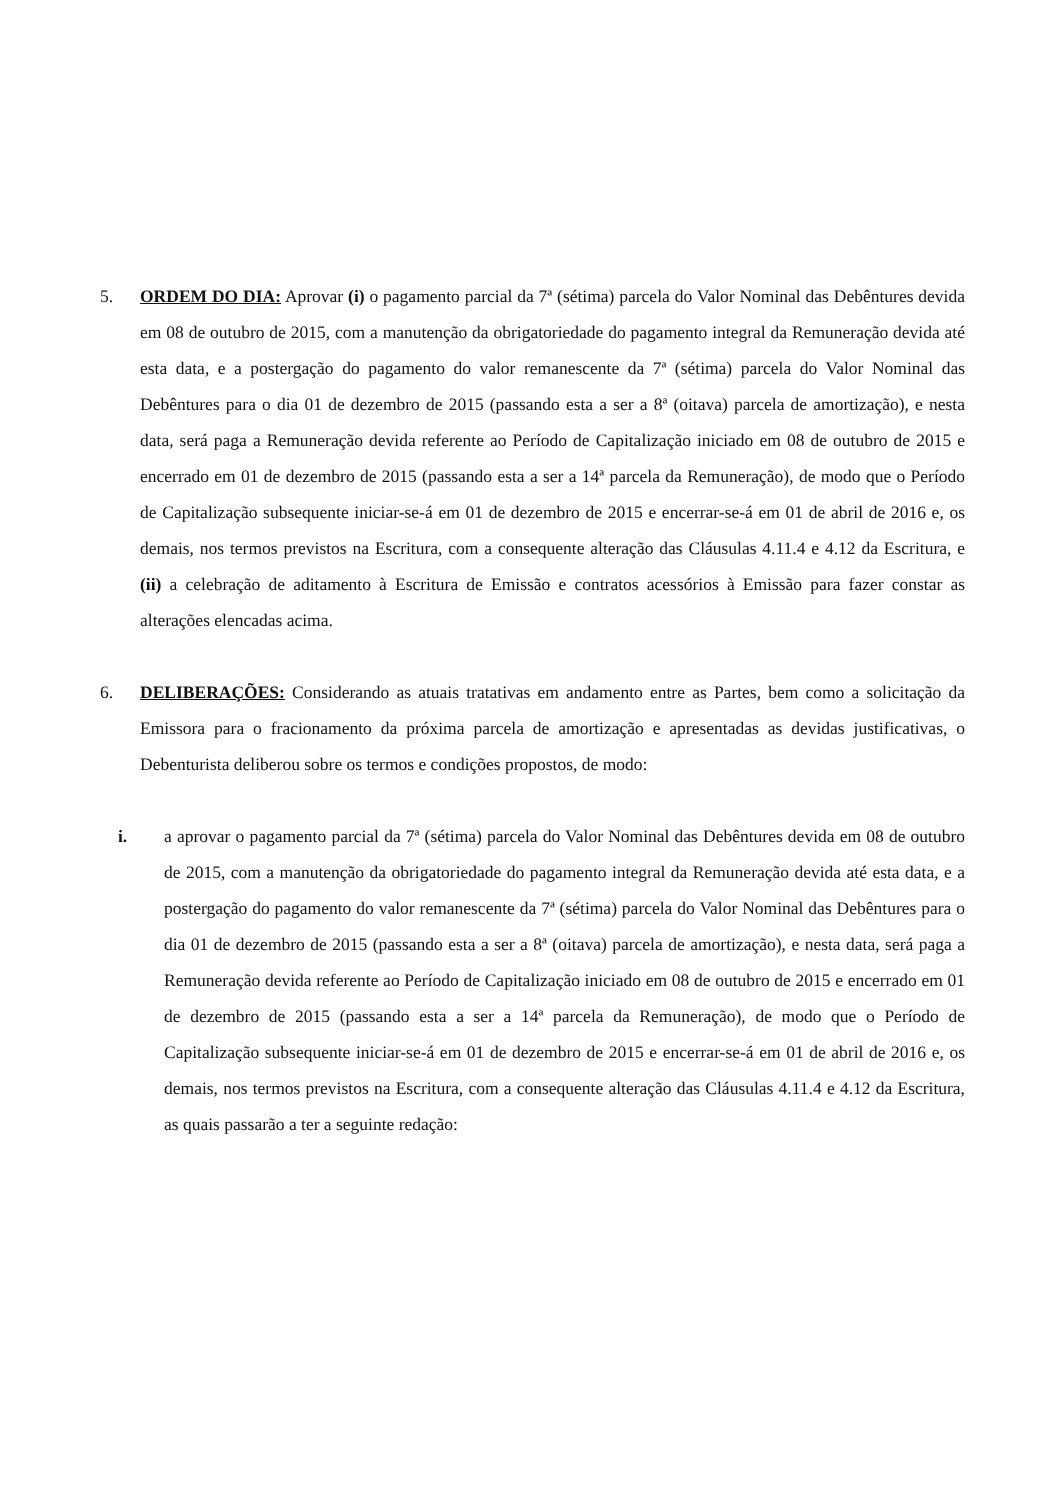5. ORDEM DO DIA: Aprovar (i) o pagamento parcial da 7ª (sétima) parcela do Valor Nominal das Debêntures devida em 08 de outubro de 2015, com a manutenção da obrigatoriedade do pagamento integral da Remuneração devida até esta data, e a postergação do pagamento do valor remanescente da 7ª (sétima) parcela do Valor Nominal das Debêntures para o dia 01 de dezembro de 2015 (passando esta a ser a 8ª (oitava) parcela de amortização), e nesta data, será paga a Remuneração devida referente ao Período de Capitalização iniciado em 08 de outubro de 2015 e encerrado em 01 de dezembro de 2015 (passando esta a ser a 14ª parcela da Remuneração), de modo que o Período de Capitalização subsequente iniciar-se-á em 01 de dezembro de 2015 e encerrar-se-á em 01 de abril de 2016 e, os demais, nos termos previstos na Escritura, com a consequente alteração das Cláusulas 4.11.4 e 4.12 da Escritura, e (ii) a celebração de aditamento à Escritura de Emissão e contratos acessórios à Emissão para fazer constar as alterações elencadas acima.
6. DELIBERAÇÕES: Considerando as atuais tratativas em andamento entre as Partes, bem como a solicitação da Emissora para o fracionamento da próxima parcela de amortização e apresentadas as devidas justificativas, o Debenturista deliberou sobre os termos e condições propostos, de modo:
i. a aprovar o pagamento parcial da 7ª (sétima) parcela do Valor Nominal das Debêntures devida em 08 de outubro de 2015, com a manutenção da obrigatoriedade do pagamento integral da Remuneração devida até esta data, e a postergação do pagamento do valor remanescente da 7ª (sétima) parcela do Valor Nominal das Debêntures para o dia 01 de dezembro de 2015 (passando esta a ser a 8ª (oitava) parcela de amortização), e nesta data, será paga a Remuneração devida referente ao Período de Capitalização iniciado em 08 de outubro de 2015 e encerrado em 01 de dezembro de 2015 (passando esta a ser a 14ª parcela da Remuneração), de modo que o Período de Capitalização subsequente iniciar-se-á em 01 de dezembro de 2015 e encerrar-se-á em 01 de abril de 2016 e, os demais, nos termos previstos na Escritura, com a consequente alteração das Cláusulas 4.11.4 e 4.12 da Escritura, as quais passarão a ter a seguinte redação: